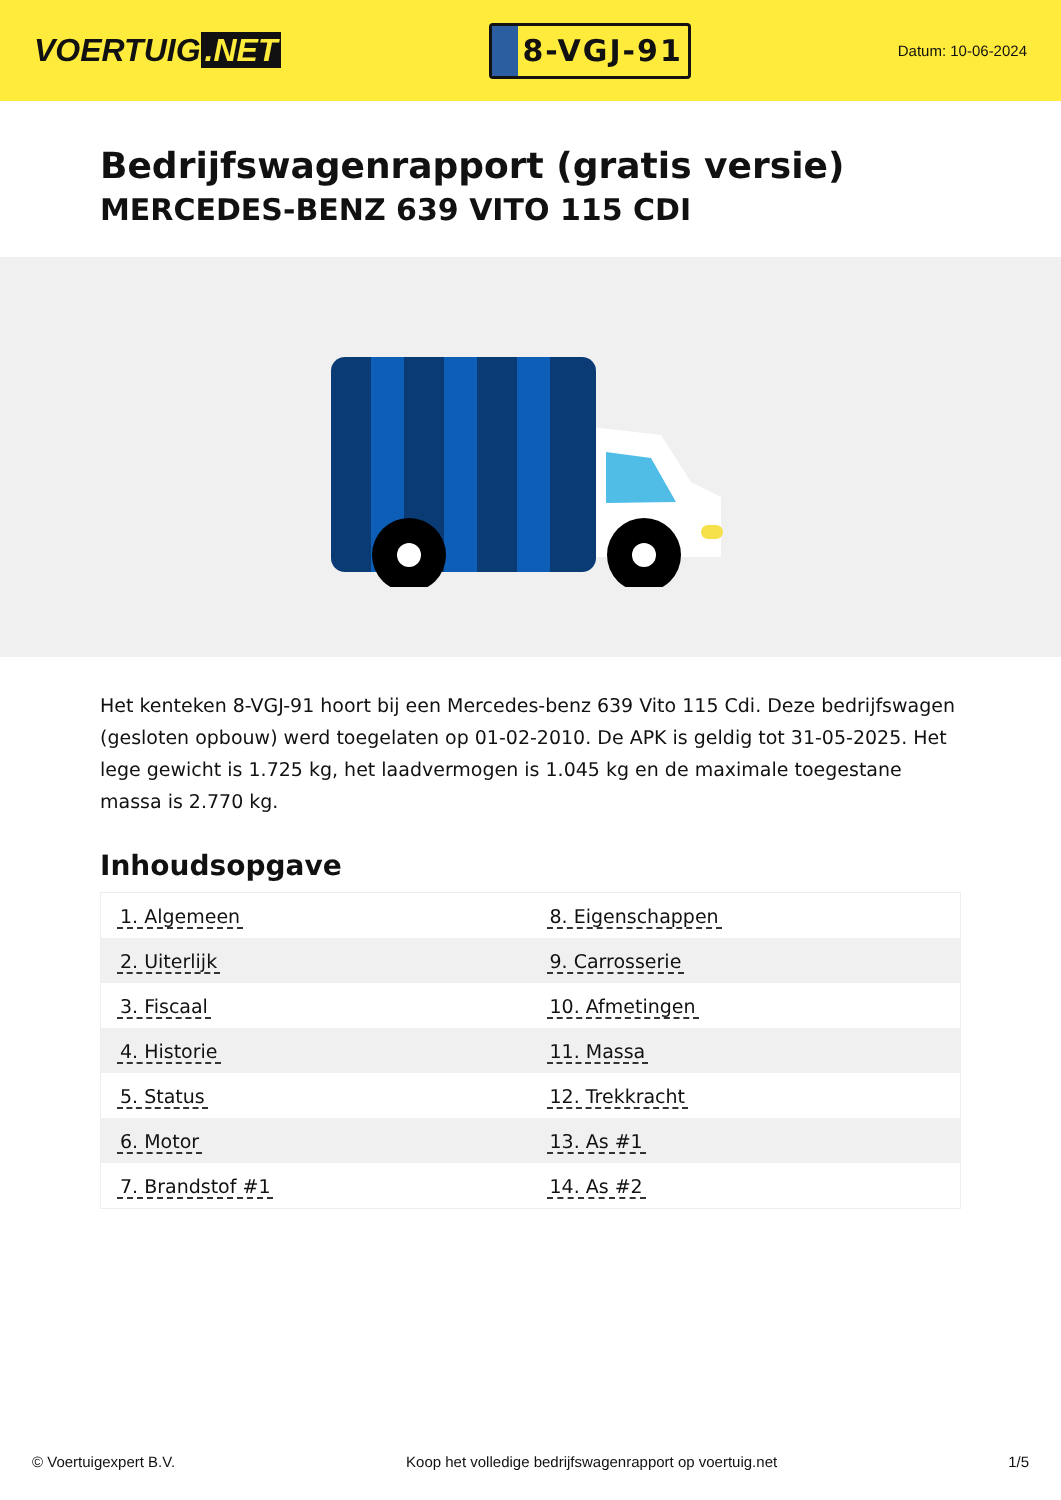VOERTUIG.NET
8-VGJ-91
Datum: 10-06-2024
Bedrijfswagenrapport (gratis versie)
MERCEDES-BENZ 639 VITO 115 CDI
Het kenteken 8-VGJ-91 hoort bij een Mercedes-benz 639 Vito 115 Cdi. Deze bedrijfswagen (gesloten opbouw) werd toegelaten op 01-02-2010. De APK is geldig tot 31-05-2025. Het lege gewicht is 1.725 kg, het laadvermogen is 1.045 kg en de maximale toegestane massa is 2.770 kg.
Inhoudsopgave
| 1. Algemeen | 8. Eigenschappen |
| 2. Uiterlijk | 9. Carrosserie |
| 3. Fiscaal | 10. Afmetingen |
| 4. Historie | 11. Massa |
| 5. Status | 12. Trekkracht |
| 6. Motor | 13. As #1 |
| 7. Brandstof #1 | 14. As #2 |
© Voertuigexpert B.V. Koop het volledige bedrijfswagenrapport op voertuig.net 1/5